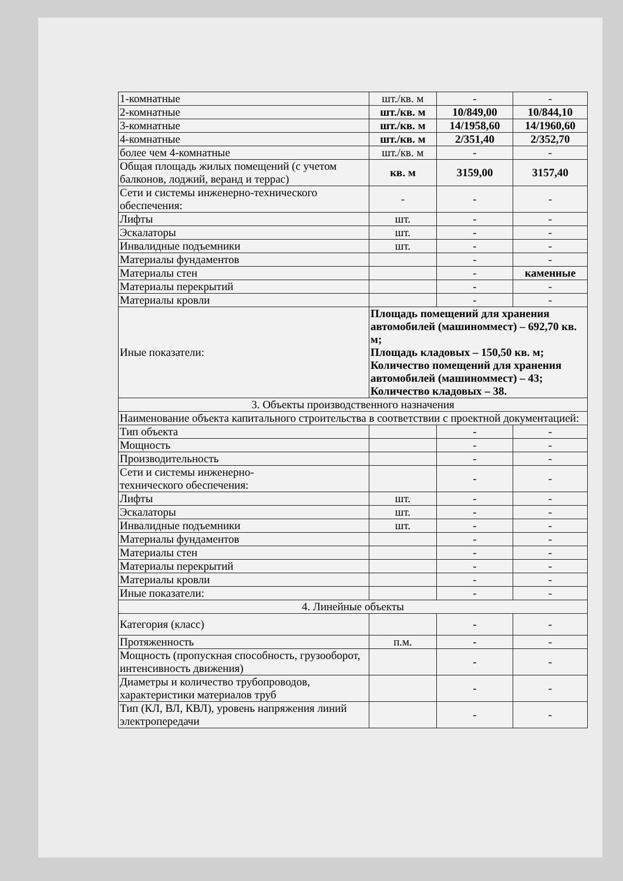| 1-комнатные | шт./кв. м | - | - |
| 2-комнатные | шт./кв. м | 10/849,00 | 10/844,10 |
| 3-комнатные | шт./кв. м | 14/1958,60 | 14/1960,60 |
| 4-комнатные | шт./кв. м | 2/351,40 | 2/352,70 |
| более чем 4-комнатные | шт./кв. м | - | - |
| Общая площадь жилых помещений (с учетом балконов, лоджий, веранд и террас) | кв. м | 3159,00 | 3157,40 |
| Сети и системы инженерно-технического обеспечения: | - | - | - |
| Лифты | шт. | - | - |
| Эскалаторы | шт. | - | - |
| Инвалидные подъемники | шт. | - | - |
| Материалы фундаментов | | - | - |
| Материалы стен | | - | каменные |
| Материалы перекрытий | | - | - |
| Материалы кровли | | - | - |
| Иные показатели: | Площадь помещений для хранения автомобилей (машиноммест) – 692,70 кв. м; Площадь кладовых – 150,50 кв. м; Количество помещений для хранения автомобилей (машиноммест) – 43; Количество кладовых – 38. | | |
| 3. Объекты производственного назначения | | | |
| Наименование объекта капитального строительства в соответствии с проектной документацией: | | | |
| Тип объекта | | - | - |
| Мощность | | - | - |
| Производительность | | - | - |
| Сети и системы инженерно- технического обеспечения: | | - | - |
| Лифты | шт. | - | - |
| Эскалаторы | шт. | - | - |
| Инвалидные подъемники | шт. | - | - |
| Материалы фундаментов | | - | - |
| Материалы стен | | - | - |
| Материалы перекрытий | | - | - |
| Материалы кровли | | - | - |
| Иные показатели: | | - | - |
| 4. Линейные объекты | | | |
| Категория (класс) | | - | - |
| Протяженность | п.м. | - | - |
| Мощность (пропускная способность, грузооборот, интенсивность движения) | | - | - |
| Диаметры и количество трубопроводов, характеристики материалов труб | | - | - |
| Тип (КЛ, ВЛ, КВЛ), уровень напряжения линий электропередачи | | - | - |